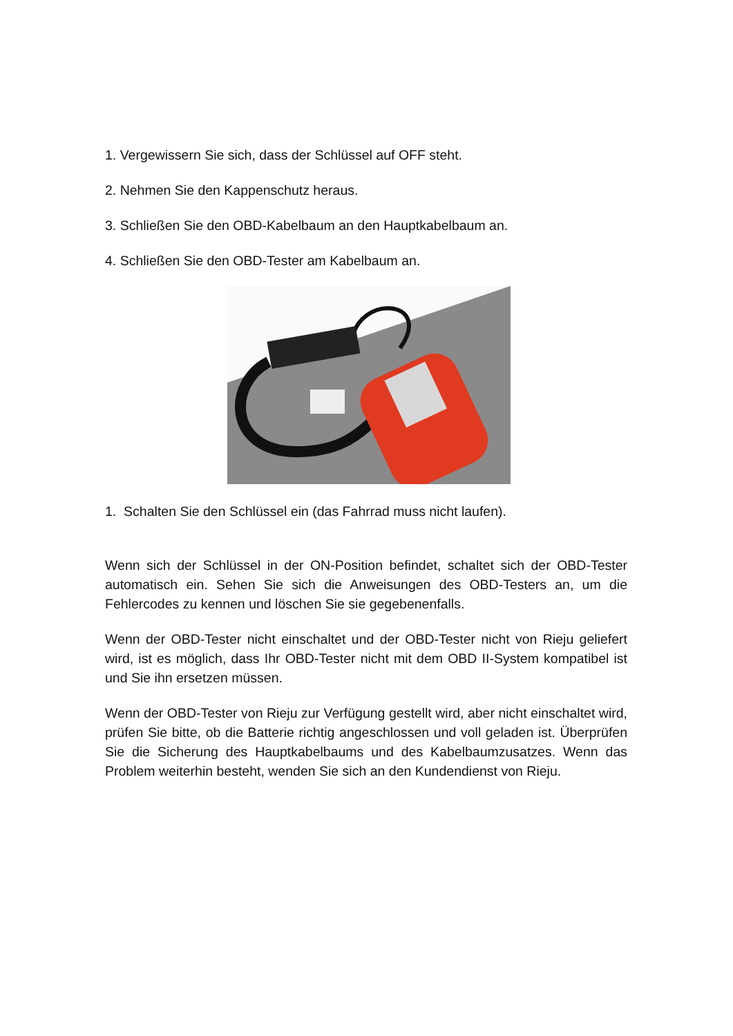1. Vergewissern Sie sich, dass der Schlüssel auf OFF steht.
2. Nehmen Sie den Kappenschutz heraus.
3. Schließen Sie den OBD-Kabelbaum an den Hauptkabelbaum an.
4. Schließen Sie den OBD-Tester am Kabelbaum an.
1. Schalten Sie den Schlüssel ein (das Fahrrad muss nicht laufen).
Wenn sich der Schlüssel in der ON-Position befindet, schaltet sich der OBD-Tester automatisch ein. Sehen Sie sich die Anweisungen des OBD-Testers an, um die Fehlercodes zu kennen und löschen Sie sie gegebenenfalls.
Wenn der OBD-Tester nicht einschaltet und der OBD-Tester nicht von Rieju geliefert wird, ist es möglich, dass Ihr OBD-Tester nicht mit dem OBD II-System kompatibel ist und Sie ihn ersetzen müssen.
Wenn der OBD-Tester von Rieju zur Verfügung gestellt wird, aber nicht einschaltet wird, prüfen Sie bitte, ob die Batterie richtig angeschlossen und voll geladen ist. Überprüfen Sie die Sicherung des Hauptkabelbaums und des Kabelbaumzusatzes. Wenn das Problem weiterhin besteht, wenden Sie sich an den Kundendienst von Rieju.